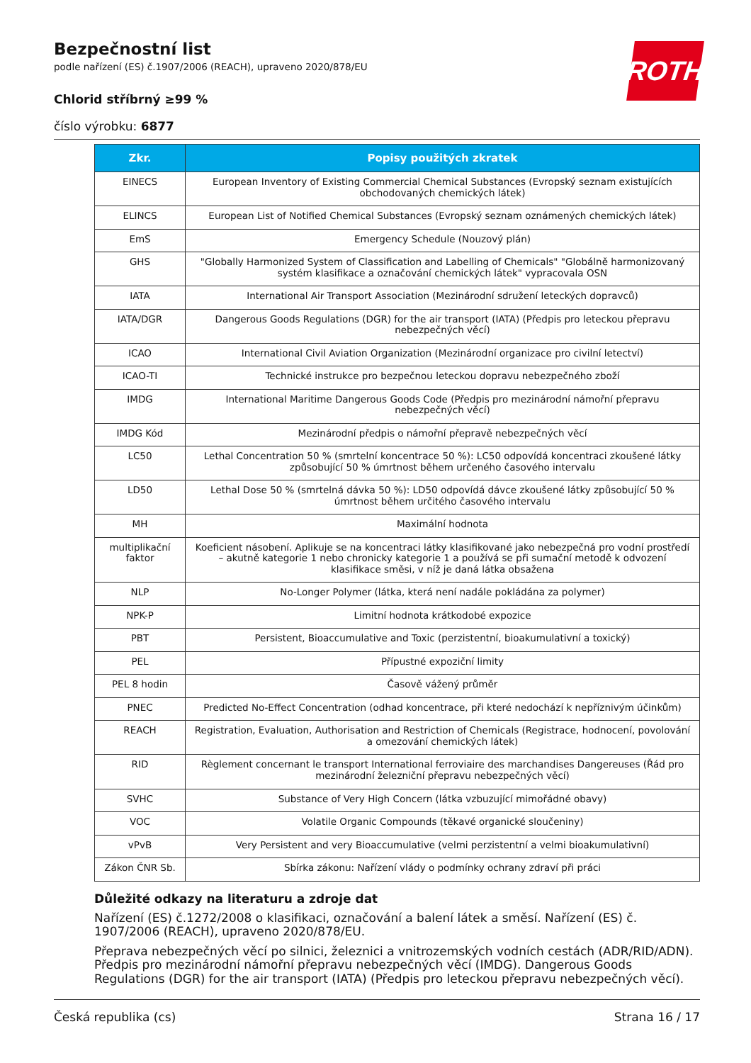ROTH
Bezpečnostní list
podle nařízení (ES) č.1907/2006 (REACH), upraveno 2020/878/EU
Chlorid stříbrný ≥99 %
číslo výrobku: 6877
| Zkr. | Popisy použitých zkratek |
| --- | --- |
| EINECS | European Inventory of Existing Commercial Chemical Substances (Evropský seznam existujících obchodovaných chemických látek) |
| ELINCS | European List of Notified Chemical Substances (Evropský seznam oznámených chemických látek) |
| EmS | Emergency Schedule (Nouzový plán) |
| GHS | "Globally Harmonized System of Classification and Labelling of Chemicals" "Globálně harmonizovaný systém klasifikace a označování chemických látek" vypracovala OSN |
| IATA | International Air Transport Association (Mezinárodní sdružení leteckých dopravců) |
| IATA/DGR | Dangerous Goods Regulations (DGR) for the air transport (IATA) (Předpis pro leteckou přepravu nebezpečných věcí) |
| ICAO | International Civil Aviation Organization (Mezinárodní organizace pro civilní letectví) |
| ICAO-TI | Technické instrukce pro bezpečnou leteckou dopravu nebezpečného zboží |
| IMDG | International Maritime Dangerous Goods Code (Předpis pro mezinárodní námořní přepravu nebezpečných věcí) |
| IMDG Kód | Mezinárodní předpis o námořní přepravě nebezpečných věcí |
| LC50 | Lethal Concentration 50 % (smrtelní koncentrace 50 %): LC50 odpovídá koncentraci zkoušené látky způsobující 50 % úmrtnost během určeného časového intervalu |
| LD50 | Lethal Dose 50 % (smrtelná dávka 50 %): LD50 odpovídá dávce zkoušené látky způsobující 50 % úmrtnost během určitého časového intervalu |
| MH | Maximální hodnota |
| multiplikační faktor | Koeficient násobení. Aplikuje se na koncentraci látky klasifikované jako nebezpečná pro vodní prostředí – akutně kategorie 1 nebo chronicky kategorie 1 a používá se při sumační metodě k odvození klasifikace směsi, v níž je daná látka obsažena |
| NLP | No-Longer Polymer (látka, která není nadále pokládána za polymer) |
| NPK-P | Limitní hodnota krátkodobé expozice |
| PBT | Persistent, Bioaccumulative and Toxic (perzistentní, bioakumulativní a toxický) |
| PEL | Přípustné expoziční limity |
| PEL 8 hodin | Časově vážený průměr |
| PNEC | Predicted No-Effect Concentration (odhad koncentrace, při které nedochází k nepříznivým účinkům) |
| REACH | Registration, Evaluation, Authorisation and Restriction of Chemicals (Registrace, hodnocení, povolování a omezování chemických látek) |
| RID | Règlement concernant le transport International ferroviaire des marchandises Dangereuses (Řád pro mezinárodní železniční přepravu nebezpečných věcí) |
| SVHC | Substance of Very High Concern (látka vzbuzující mimořádné obavy) |
| VOC | Volatile Organic Compounds (těkavé organické sloučeniny) |
| vPvB | Very Persistent and very Bioaccumulative (velmi perzistentní a velmi bioakumulativní) |
| Zákon ČNR Sb. | Sbírka zákonu: Nařízení vlády o podmínky ochrany zdraví při práci |
Důležité odkazy na literaturu a zdroje dat
Nařízení (ES) č.1272/2008 o klasifikaci, označování a balení látek a směsí. Nařízení (ES) č. 1907/2006 (REACH), upraveno 2020/878/EU.
Přeprava nebezpečných věcí po silnici, železnici a vnitrozemských vodních cestách (ADR/RID/ADN). Předpis pro mezinárodní námořní přepravu nebezpečných věcí (IMDG). Dangerous Goods Regulations (DGR) for the air transport (IATA) (Předpis pro leteckou přepravu nebezpečných věcí).
Česká republika (cs) Strana 16 / 17